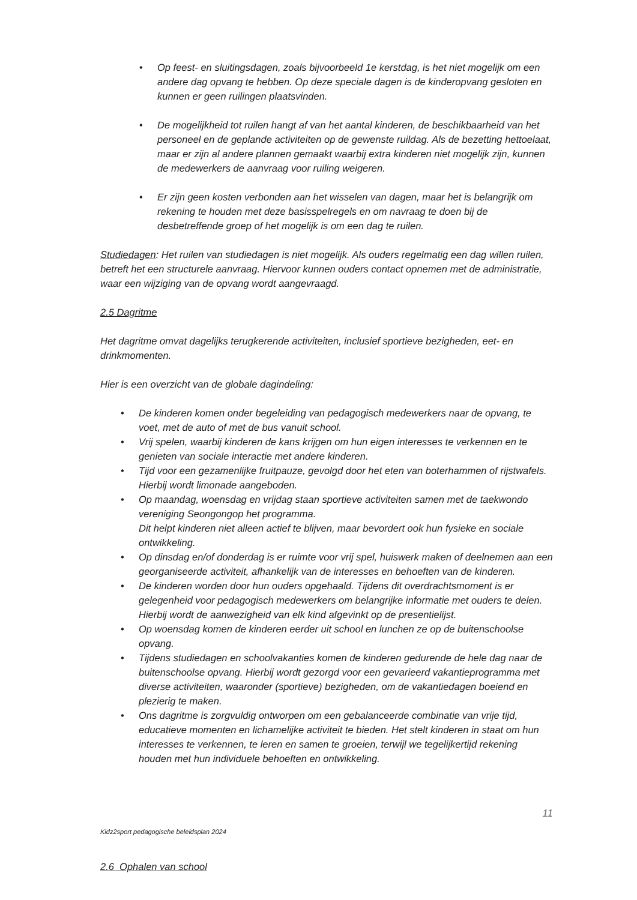• Op feest- en sluitingsdagen, zoals bijvoorbeeld 1e kerstdag, is het niet mogelijk om een andere dag opvang te hebben. Op deze speciale dagen is de kinderopvang gesloten en kunnen er geen ruilingen plaatsvinden.
• De mogelijkheid tot ruilen hangt af van het aantal kinderen, de beschikbaarheid van het personeel en de geplande activiteiten op de gewenste ruildag. Als de bezetting hettoelaat, maar er zijn al andere plannen gemaakt waarbij extra kinderen niet mogelijk zijn, kunnen de medewerkers de aanvraag voor ruiling weigeren.
• Er zijn geen kosten verbonden aan het wisselen van dagen, maar het is belangrijk om rekening te houden met deze basisspelregels en om navraag te doen bij de desbetreffende groep of het mogelijk is om een dag te ruilen.
Studiedagen: Het ruilen van studiedagen is niet mogelijk. Als ouders regelmatig een dag willen ruilen, betreft het een structurele aanvraag. Hiervoor kunnen ouders contact opnemen met de administratie, waar een wijziging van de opvang wordt aangevraagd.
2.5 Dagritme
Het dagritme omvat dagelijks terugkerende activiteiten, inclusief sportieve bezigheden, eet- en drinkmomenten.
Hier is een overzicht van de globale dagindeling:
• De kinderen komen onder begeleiding van pedagogisch medewerkers naar de opvang, te voet, met de auto of met de bus vanuit school.
• Vrij spelen, waarbij kinderen de kans krijgen om hun eigen interesses te verkennen en te genieten van sociale interactie met andere kinderen.
• Tijd voor een gezamenlijke fruitpauze, gevolgd door het eten van boterhammen of rijstwafels. Hierbij wordt limonade aangeboden.
• Op maandag, woensdag en vrijdag staan sportieve activiteiten samen met de taekwondo vereniging Seongongop het programma.
Dit helpt kinderen niet alleen actief te blijven, maar bevordert ook hun fysieke en sociale ontwikkeling.
• Op dinsdag en/of donderdag is er ruimte voor vrij spel, huiswerk maken of deelnemen aan een georganiseerde activiteit, afhankelijk van de interesses en behoeften van de kinderen.
• De kinderen worden door hun ouders opgehaald. Tijdens dit overdrachtsmoment is er gelegenheid voor pedagogisch medewerkers om belangrijke informatie met ouders te delen. Hierbij wordt de aanwezigheid van elk kind afgevinkt op de presentielijst.
• Op woensdag komen de kinderen eerder uit school en lunchen ze op de buitenschoolse opvang.
• Tijdens studiedagen en schoolvakanties komen de kinderen gedurende de hele dag naar de buitenschoolse opvang. Hierbij wordt gezorgd voor een gevarieerd vakantieprogramma met diverse activiteiten, waaronder (sportieve) bezigheden, om de vakantiedagen boeiend en plezierig te maken.
• Ons dagritme is zorgvuldig ontworpen om een gebalanceerde combinatie van vrije tijd, educatieve momenten en lichamelijke activiteit te bieden. Het stelt kinderen in staat om hun interesses te verkennen, te leren en samen te groeien, terwijl we tegelijkertijd rekening houden met hun individuele behoeften en ontwikkeling.
11
Kidz2sport pedagogische beleidsplan 2024
2.6 Ophalen van school